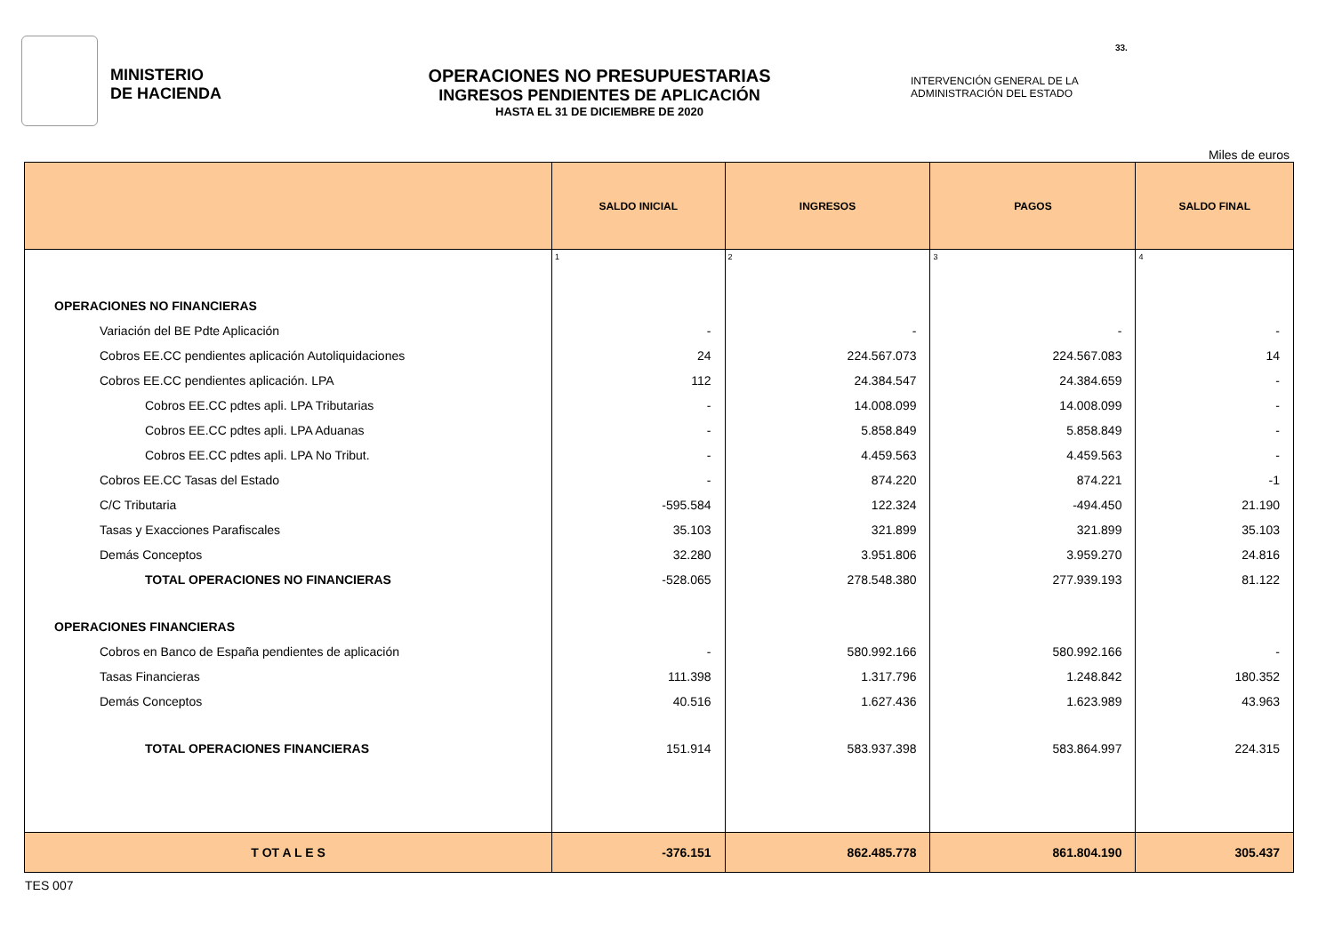MINISTERIO
DE HACIENDA
OPERACIONES NO PRESUPUESTARIAS
INGRESOS PENDIENTES DE APLICACIÓN
HASTA EL 31 DE DICIEMBRE DE 2020
INTERVENCIÓN GENERAL DE LA ADMINISTRACIÓN DEL ESTADO
33.
Miles de euros
| | SALDO INICIAL | INGRESOS | PAGOS | SALDO FINAL |
| --- | --- | --- | --- | --- |
| | 1 | 2 | 3 | 4 |
| OPERACIONES NO FINANCIERAS | | | | |
| Variación del BE Pdte Aplicación | - | - | - | - |
| Cobros EE.CC pendientes aplicación Autoliquidaciones | 24 | 224.567.073 | 224.567.083 | 14 |
| Cobros EE.CC pendientes aplicación. LPA | 112 | 24.384.547 | 24.384.659 | - |
| Cobros EE.CC pdtes apli. LPA Tributarias | - | 14.008.099 | 14.008.099 | - |
| Cobros EE.CC pdtes apli. LPA Aduanas | - | 5.858.849 | 5.858.849 | - |
| Cobros EE.CC pdtes apli. LPA No Tribut. | - | 4.459.563 | 4.459.563 | - |
| Cobros EE.CC Tasas del Estado | - | 874.220 | 874.221 | -1 |
| C/C Tributaria | -595.584 | 122.324 | -494.450 | 21.190 |
| Tasas y Exacciones Parafiscales | 35.103 | 321.899 | 321.899 | 35.103 |
| Demás Conceptos | 32.280 | 3.951.806 | 3.959.270 | 24.816 |
| TOTAL OPERACIONES NO FINANCIERAS | -528.065 | 278.548.380 | 277.939.193 | 81.122 |
| OPERACIONES FINANCIERAS | | | | |
| Cobros en Banco de España pendientes de aplicación | - | 580.992.166 | 580.992.166 | - |
| Tasas Financieras | 111.398 | 1.317.796 | 1.248.842 | 180.352 |
| Demás Conceptos | 40.516 | 1.627.436 | 1.623.989 | 43.963 |
| TOTAL OPERACIONES FINANCIERAS | 151.914 | 583.937.398 | 583.864.997 | 224.315 |
| T OT A L E S | -376.151 | 862.485.778 | 861.804.190 | 305.437 |
TES 007